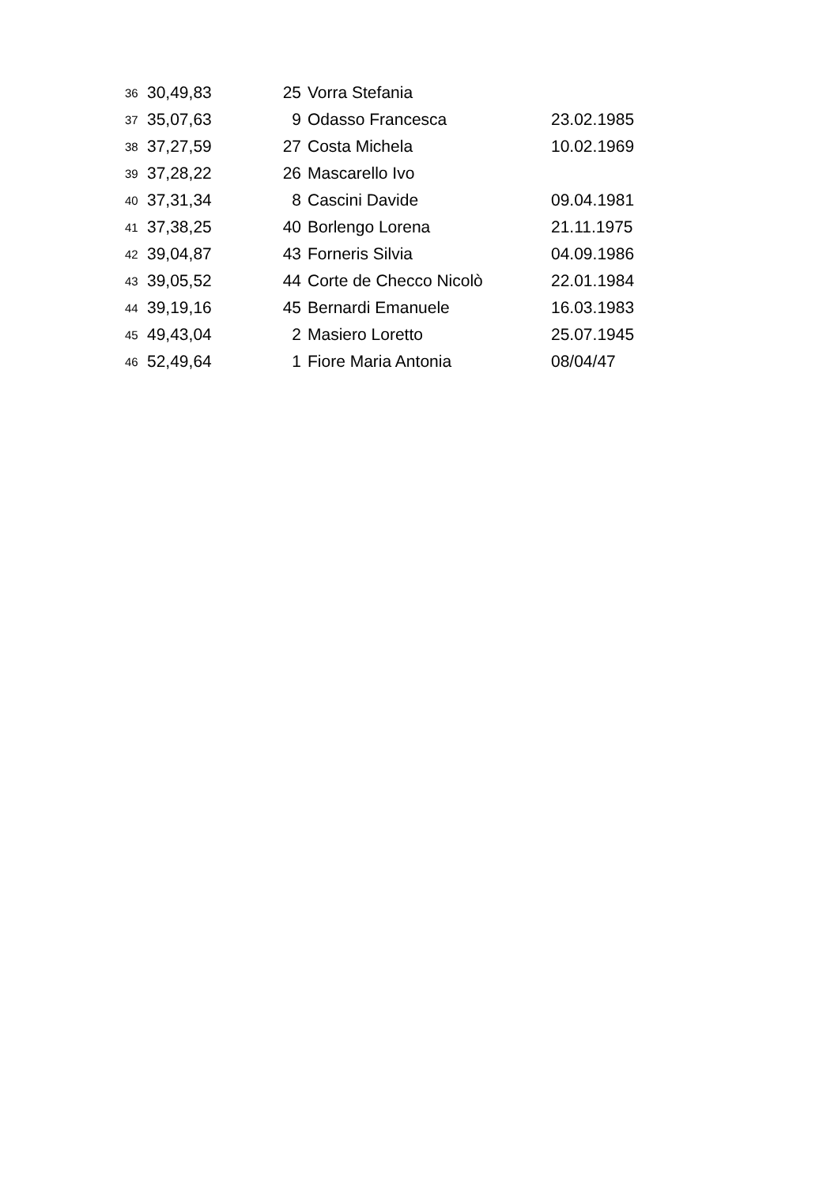| 36 | 30,49,83 | 25 | Vorra Stefania | |
| 37 | 35,07,63 | 9 | Odasso Francesca | 23.02.1985 |
| 38 | 37,27,59 | 27 | Costa Michela | 10.02.1969 |
| 39 | 37,28,22 | 26 | Mascarello Ivo | |
| 40 | 37,31,34 | 8 | Cascini Davide | 09.04.1981 |
| 41 | 37,38,25 | 40 | Borlengo Lorena | 21.11.1975 |
| 42 | 39,04,87 | 43 | Forneris Silvia | 04.09.1986 |
| 43 | 39,05,52 | 44 | Corte de Checco Nicolò | 22.01.1984 |
| 44 | 39,19,16 | 45 | Bernardi Emanuele | 16.03.1983 |
| 45 | 49,43,04 | 2 | Masiero Loretto | 25.07.1945 |
| 46 | 52,49,64 | 1 | Fiore Maria Antonia | 08/04/47 |